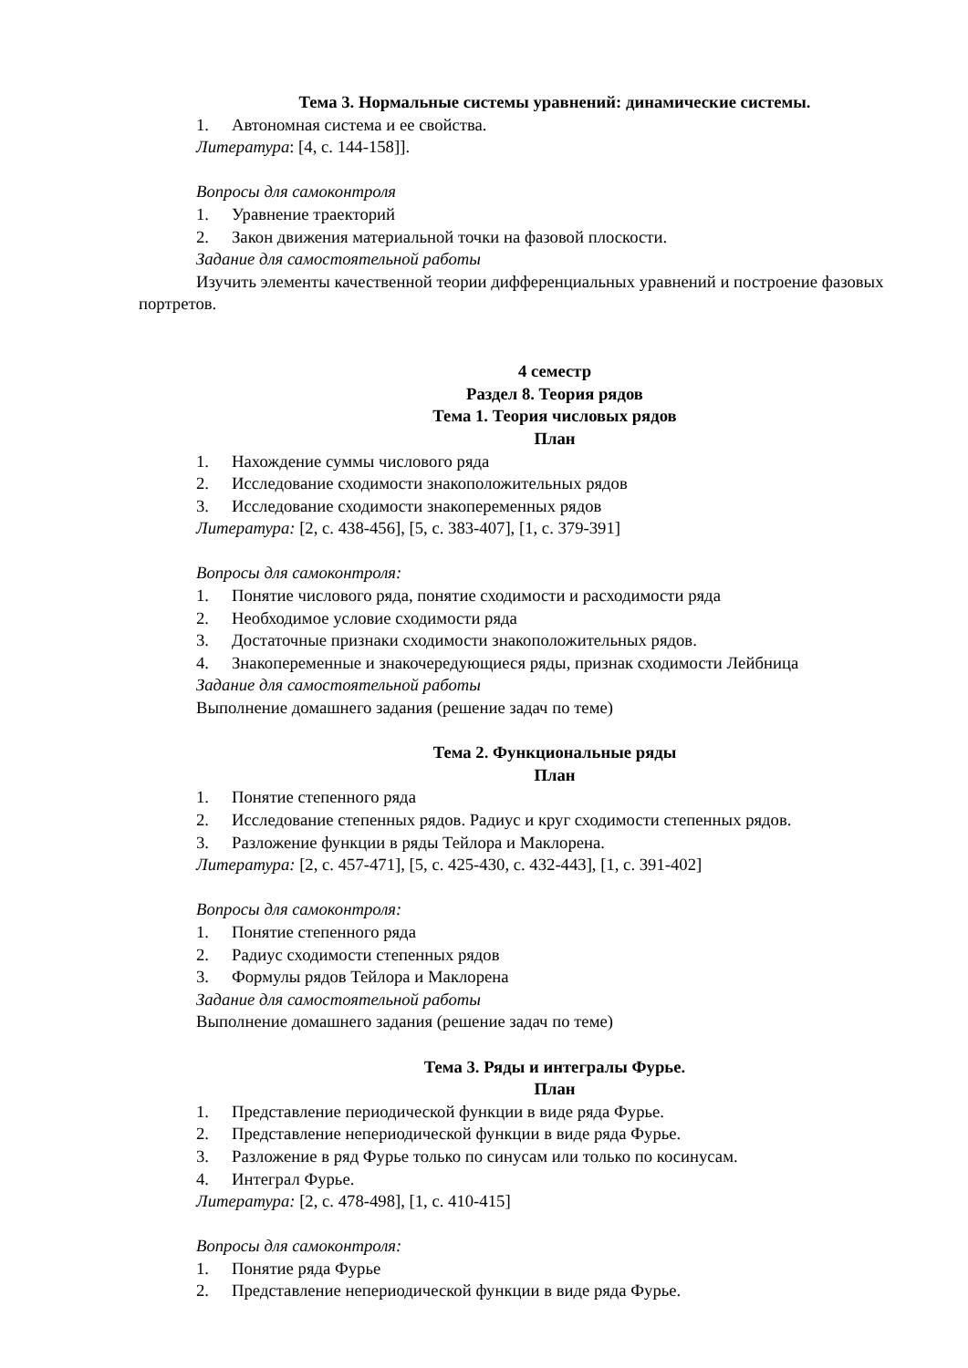Тема 3. Нормальные системы уравнений: динамические системы.
1. Автономная система и ее свойства.
Литература: [4, с. 144-158]].
Вопросы для самоконтроля
1. Уравнение траекторий
2. Закон движения материальной точки на фазовой плоскости.
Задание для самостоятельной работы
Изучить элементы качественной теории дифференциальных уравнений и построение фазовых портретов.
4 семестр
Раздел 8. Теория рядов
Тема 1. Теория числовых рядов
План
1. Нахождение суммы числового ряда
2. Исследование сходимости знакоположительных рядов
3. Исследование сходимости знакопеременных рядов
Литература: [2, с. 438-456], [5, с. 383-407], [1, с. 379-391]
Вопросы для самоконтроля:
1. Понятие числового ряда, понятие сходимости и расходимости ряда
2. Необходимое условие сходимости ряда
3. Достаточные признаки сходимости знакоположительных рядов.
4. Знакопеременные и знакочередующиеся ряды, признак сходимости Лейбница
Задание для самостоятельной работы
Выполнение домашнего задания (решение задач по теме)
Тема 2. Функциональные ряды
План
1. Понятие степенного ряда
2. Исследование степенных рядов. Радиус и круг сходимости степенных рядов.
3. Разложение функции в ряды Тейлора и Маклорена.
Литература: [2, с. 457-471], [5, с. 425-430, с. 432-443], [1, с. 391-402]
Вопросы для самоконтроля:
1. Понятие степенного ряда
2. Радиус сходимости степенных рядов
3. Формулы рядов Тейлора и Маклорена
Задание для самостоятельной работы
Выполнение домашнего задания (решение задач по теме)
Тема 3. Ряды и интегралы Фурье.
План
1. Представление периодической функции в виде ряда Фурье.
2. Представление непериодической функции в виде ряда Фурье.
3. Разложение в ряд Фурье только по синусам или только по косинусам.
4. Интеграл Фурье.
Литература: [2, с. 478-498], [1, с. 410-415]
Вопросы для самоконтроля:
1. Понятие ряда Фурье
2. Представление непериодической функции в виде ряда Фурье.